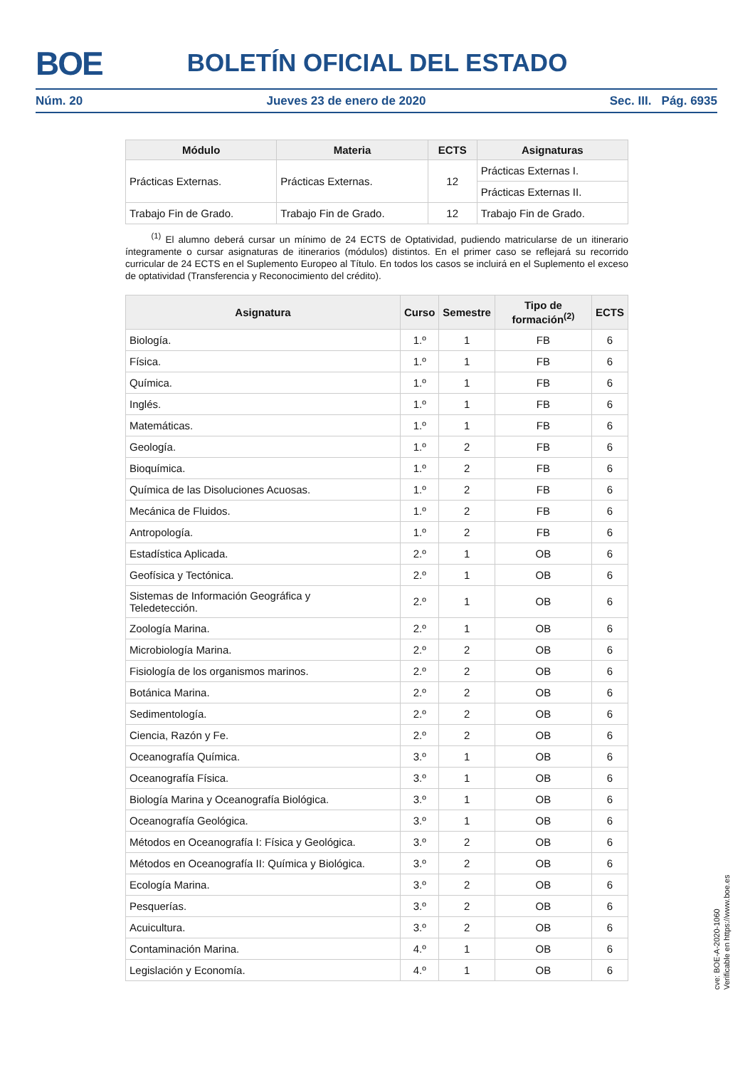BOE
BOLETÍN OFICIAL DEL ESTADO
Núm. 20 Jueves 23 de enero de 2020 Sec. III. Pág. 6935
| Módulo | Materia | ECTS | Asignaturas |
| --- | --- | --- | --- |
| Prácticas Externas. | Prácticas Externas. | 12 | Prácticas Externas I. |
| | | | Prácticas Externas II. |
| Trabajo Fin de Grado. | Trabajo Fin de Grado. | 12 | Trabajo Fin de Grado. |
<sup>(1)</sup> El alumno deberá cursar un mínimo de 24 ECTS de Optatividad, pudiendo matricularse de un itinerario íntegramente o cursar asignaturas de itinerarios (módulos) distintos. En el primer caso se reflejará su recorrido curricular de 24 ECTS en el Suplemento Europeo al Título. En todos los casos se incluirá en el Suplemento el exceso de optatividad (Transferencia y Reconocimiento del crédito).
| Asignatura | Curso | Semestre | Tipo de formación<sup>(2)</sup> | ECTS |
| --- | --- | --- | --- | --- |
| Biología. | 1.º | 1 | FB | 6 |
| Física. | 1.º | 1 | FB | 6 |
| Química. | 1.º | 1 | FB | 6 |
| Inglés. | 1.º | 1 | FB | 6 |
| Matemáticas. | 1.º | 1 | FB | 6 |
| Geología. | 1.º | 2 | FB | 6 |
| Bioquímica. | 1.º | 2 | FB | 6 |
| Química de las Disoluciones Acuosas. | 1.º | 2 | FB | 6 |
| Mecánica de Fluidos. | 1.º | 2 | FB | 6 |
| Antropología. | 1.º | 2 | FB | 6 |
| Estadística Aplicada. | 2.º | 1 | OB | 6 |
| Geofísica y Tectónica. | 2.º | 1 | OB | 6 |
| Sistemas de Información Geográfica y Teledetección. | 2.º | 1 | OB | 6 |
| Zoología Marina. | 2.º | 1 | OB | 6 |
| Microbiología Marina. | 2.º | 2 | OB | 6 |
| Fisiología de los organismos marinos. | 2.º | 2 | OB | 6 |
| Botánica Marina. | 2.º | 2 | OB | 6 |
| Sedimentología. | 2.º | 2 | OB | 6 |
| Ciencia, Razón y Fe. | 2.º | 2 | OB | 6 |
| Oceanografía Química. | 3.º | 1 | OB | 6 |
| Oceanografía Física. | 3.º | 1 | OB | 6 |
| Biología Marina y Oceanografía Biológica. | 3.º | 1 | OB | 6 |
| Oceanografía Geológica. | 3.º | 1 | OB | 6 |
| Métodos en Oceanografía I: Física y Geológica. | 3.º | 2 | OB | 6 |
| Métodos en Oceanografía II: Química y Biológica. | 3.º | 2 | OB | 6 |
| Ecología Marina. | 3.º | 2 | OB | 6 |
| Pesquerías. | 3.º | 2 | OB | 6 |
| Acuicultura. | 3.º | 2 | OB | 6 |
| Contaminación Marina. | 4.º | 1 | OB | 6 |
| Legislación y Economía. | 4.º | 1 | OB | 6 |
cve: BOE-A-2020-1060
Verificable en https://www.boe.es